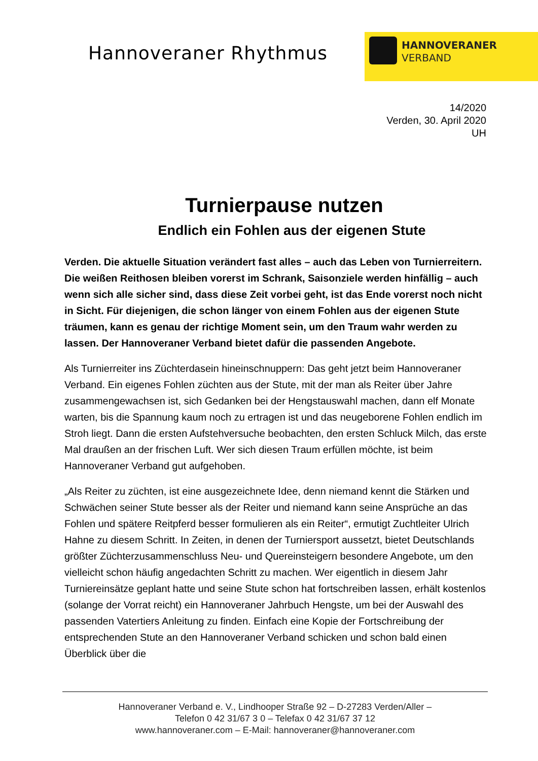Hannoveraner Rhythmus
HANNOVERANER
VERBAND
14/2020
Verden, 30. April 2020
UH
Turnierpause nutzen
Endlich ein Fohlen aus der eigenen Stute
Verden. Die aktuelle Situation verändert fast alles – auch das Leben von Turnierreitern. Die weißen Reithosen bleiben vorerst im Schrank, Saisonziele werden hinfällig – auch wenn sich alle sicher sind, dass diese Zeit vorbei geht, ist das Ende vorerst noch nicht in Sicht. Für diejenigen, die schon länger von einem Fohlen aus der eigenen Stute träumen, kann es genau der richtige Moment sein, um den Traum wahr werden zu lassen. Der Hannoveraner Verband bietet dafür die passenden Angebote.
Als Turnierreiter ins Züchterdasein hineinschnuppern: Das geht jetzt beim Hannoveraner Verband. Ein eigenes Fohlen züchten aus der Stute, mit der man als Reiter über Jahre zusammengewachsen ist, sich Gedanken bei der Hengstauswahl machen, dann elf Monate warten, bis die Spannung kaum noch zu ertragen ist und das neugeborene Fohlen endlich im Stroh liegt. Dann die ersten Aufstehversuche beobachten, den ersten Schluck Milch, das erste Mal draußen an der frischen Luft. Wer sich diesen Traum erfüllen möchte, ist beim Hannoveraner Verband gut aufgehoben.
„Als Reiter zu züchten, ist eine ausgezeichnete Idee, denn niemand kennt die Stärken und Schwächen seiner Stute besser als der Reiter und niemand kann seine Ansprüche an das Fohlen und spätere Reitpferd besser formulieren als ein Reiter“, ermutigt Zuchtleiter Ulrich Hahne zu diesem Schritt. In Zeiten, in denen der Turniersport aussetzt, bietet Deutschlands größter Züchterzusammenschluss Neu- und Quereinsteigern besondere Angebote, um den vielleicht schon häufig angedachten Schritt zu machen. Wer eigentlich in diesem Jahr Turniereinsätze geplant hatte und seine Stute schon hat fortschreiben lassen, erhält kostenlos (solange der Vorrat reicht) ein Hannoveraner Jahrbuch Hengste, um bei der Auswahl des passenden Vatertiers Anleitung zu finden. Einfach eine Kopie der Fortschreibung der entsprechenden Stute an den Hannoveraner Verband schicken und schon bald einen Überblick über die
Hannoveraner Verband e. V., Lindhooper Straße 92 – D-27283 Verden/Aller –
Telefon 0 42 31/67 3 0 – Telefax 0 42 31/67 37 12
www.hannoveraner.com – E-Mail: hannoveraner@hannoveraner.com